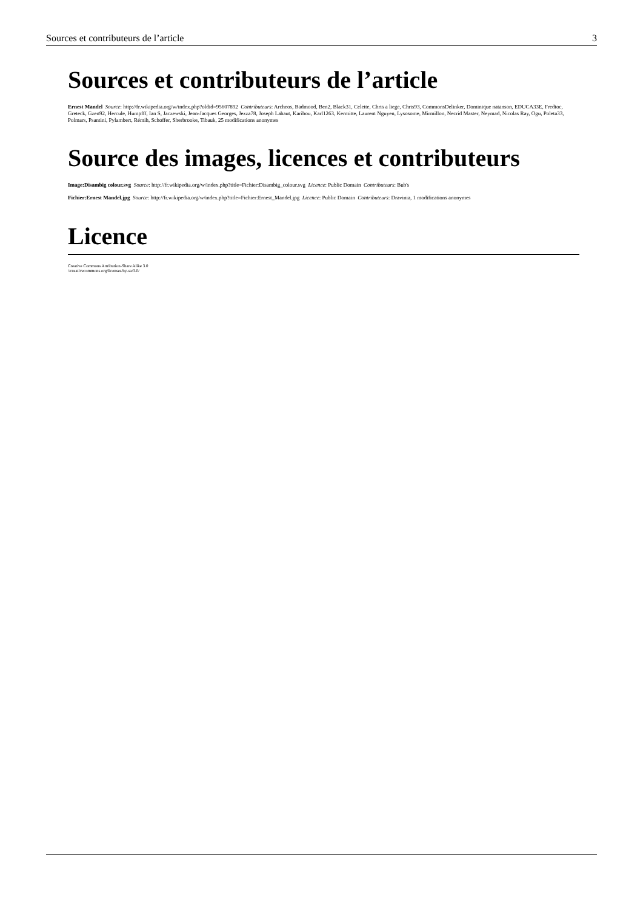Sources et contributeurs de l’article 3
Sources et contributeurs de l’article
Ernest Mandel Source: http://fr.wikipedia.org/w/index.php?oldid=95607892 Contributeurs: Archeos, Badmood, Ben2, Black31, Celette, Chris a liege, Chris93, CommonsDelinker, Dominique natanson, EDUCA33E, Fredtoc, Greteck, Gzen92, Hercule, Humpfff, Ian S, Jaczewski, Jean-Jacques Georges, Jezza78, Joseph Lahaut, Karibou, Karl1263, Kermitte, Laurent Nguyen, Lysosome, Mirmillon, Necrid Master, Neymad, Nicolas Ray, Ogu, Poleta33, Polmars, Psantini, Pylambert, Rémih, Schoffer, Sherbrooke, Tibauk, 25 modifications anonymes
Source des images, licences et contributeurs
Image:Disambig colour.svg Source: http://fr.wikipedia.org/w/index.php?title=Fichier:Disambig_colour.svg Licence: Public Domain Contributeurs: Bub's
Fichier:Ernest Mandel.jpg Source: http://fr.wikipedia.org/w/index.php?title=Fichier:Ernest_Mandel.jpg Licence: Public Domain Contributeurs: Dravinia, 1 modifications anonymes
Licence
Creative Commons Attribution-Share Alike 3.0
//creativecommons.org/licenses/by-sa/3.0/